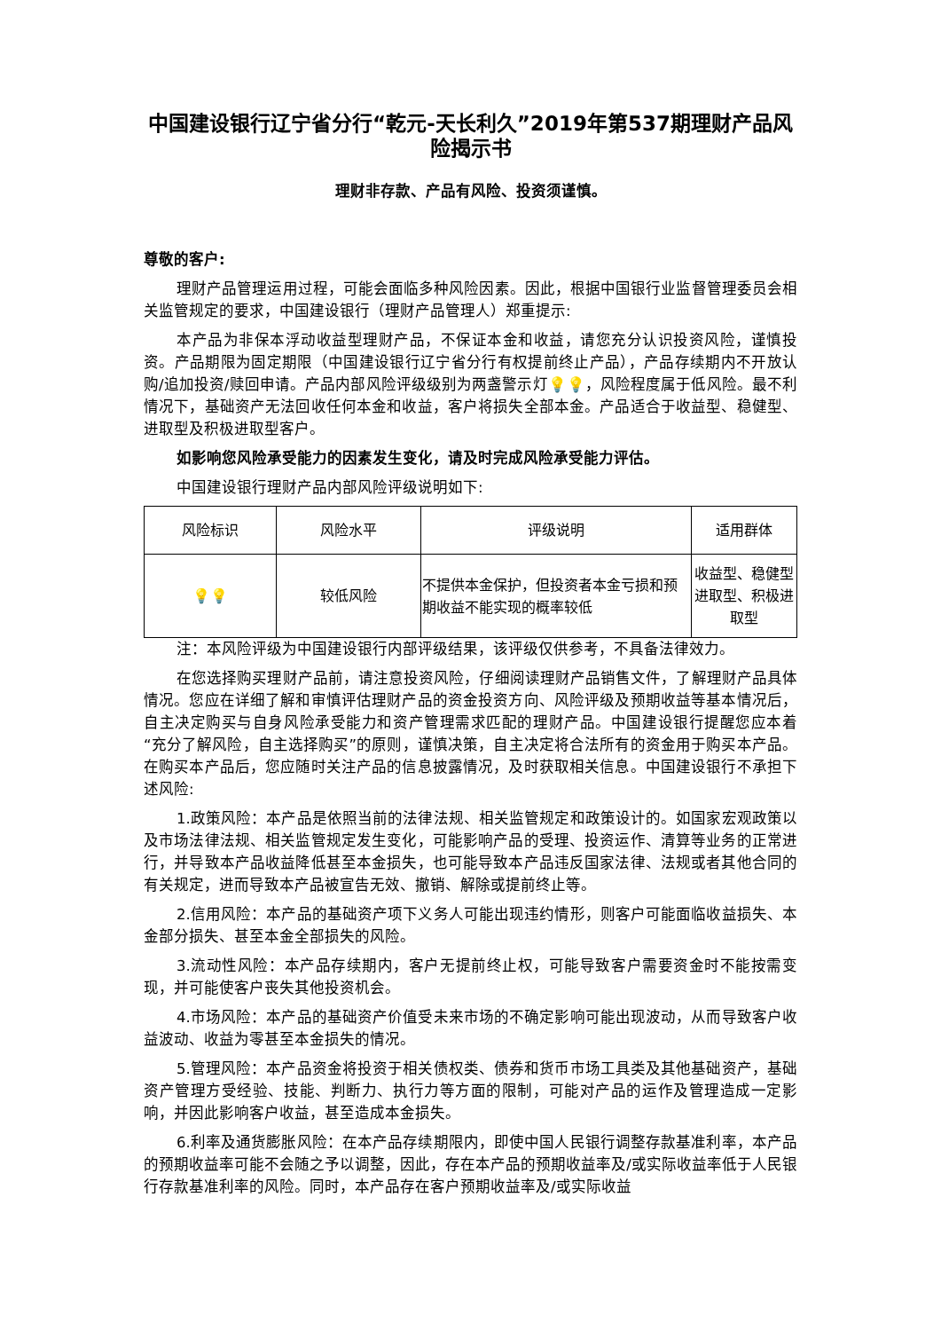中国建设银行辽宁省分行“乾元-天长利久”2019年第537期理财产品风险揭示书
理财非存款、产品有风险、投资须谨慎。
尊敬的客户:
理财产品管理运用过程，可能会面临多种风险因素。因此，根据中国银行业监督管理委员会相关监管规定的要求，中国建设银行（理财产品管理人）郑重提示:
本产品为非保本浮动收益型理财产品，不保证本金和收益，请您充分认识投资风险，谨慎投资。产品期限为固定期限（中国建设银行辽宁省分行有权提前终止产品），产品存续期内不开放认购/追加投资/赎回申请。产品内部风险评级级别为两盏警示灯💡💡，风险程度属于低风险。最不利情况下，基础资产无法回收任何本金和收益，客户将损失全部本金。产品适合于收益型、稳健型、进取型及积极进取型客户。
如影响您风险承受能力的因素发生变化，请及时完成风险承受能力评估。
中国建设银行理财产品内部风险评级说明如下:
| 风险标识 | 风险水平 | 评级说明 | 适用群体 |
| 💡💡 | 较低风险 | 不提供本金保护，但投资者本金亏损和预期收益不能实现的概率较低 | 收益型、稳健型进取型、积极进取型 |
注：本风险评级为中国建设银行内部评级结果，该评级仅供参考，不具备法律效力。
在您选择购买理财产品前，请注意投资风险，仔细阅读理财产品销售文件，了解理财产品具体情况。您应在详细了解和审慎评估理财产品的资金投资方向、风险评级及预期收益等基本情况后，自主决定购买与自身风险承受能力和资产管理需求匹配的理财产品。中国建设银行提醒您应本着“充分了解风险，自主选择购买”的原则，谨慎决策，自主决定将合法所有的资金用于购买本产品。在购买本产品后，您应随时关注产品的信息披露情况，及时获取相关信息。中国建设银行不承担下述风险:
1.政策风险：本产品是依照当前的法律法规、相关监管规定和政策设计的。如国家宏观政策以及市场法律法规、相关监管规定发生变化，可能影响产品的受理、投资运作、清算等业务的正常进行，并导致本产品收益降低甚至本金损失，也可能导致本产品违反国家法律、法规或者其他合同的有关规定，进而导致本产品被宣告无效、撤销、解除或提前终止等。
2.信用风险：本产品的基础资产项下义务人可能出现违约情形，则客户可能面临收益损失、本金部分损失、甚至本金全部损失的风险。
3.流动性风险：本产品存续期内，客户无提前终止权，可能导致客户需要资金时不能按需变现，并可能使客户丧失其他投资机会。
4.市场风险：本产品的基础资产价值受未来市场的不确定影响可能出现波动，从而导致客户收益波动、收益为零甚至本金损失的情况。
5.管理风险：本产品资金将投资于相关债权类、债券和货币市场工具类及其他基础资产，基础资产管理方受经验、技能、判断力、执行力等方面的限制，可能对产品的运作及管理造成一定影响，并因此影响客户收益，甚至造成本金损失。
6.利率及通货膨胀风险：在本产品存续期限内，即使中国人民银行调整存款基准利率，本产品的预期收益率可能不会随之予以调整，因此，存在本产品的预期收益率及/或实际收益率低于人民银行存款基准利率的风险。同时，本产品存在客户预期收益率及/或实际收益